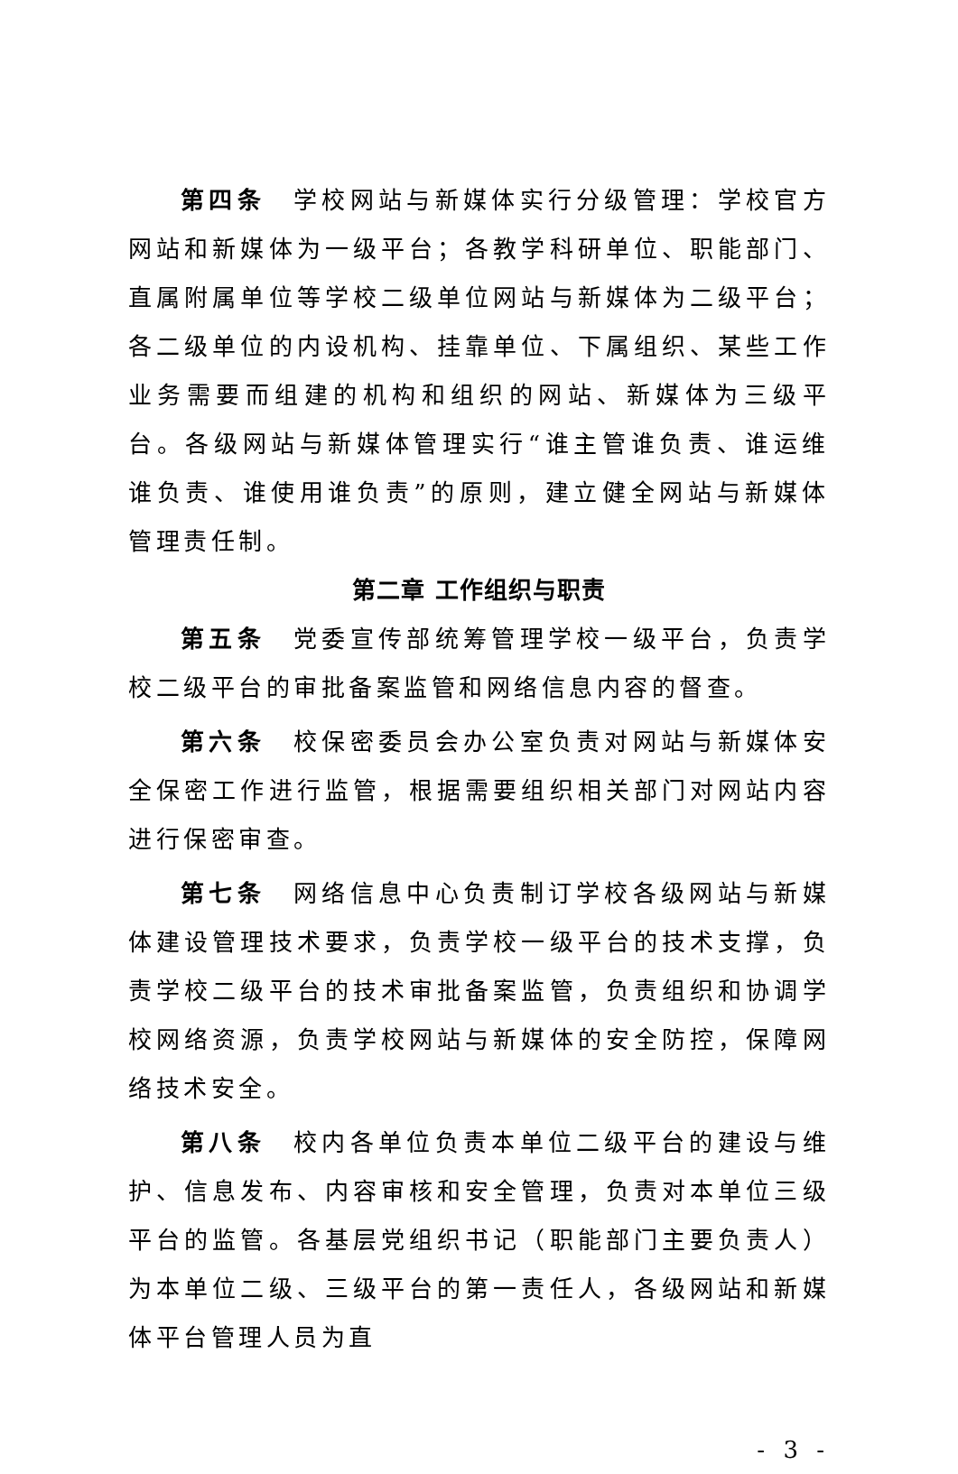第四条　学校网站与新媒体实行分级管理：学校官方网站和新媒体为一级平台；各教学科研单位、职能部门、直属附属单位等学校二级单位网站与新媒体为二级平台；各二级单位的内设机构、挂靠单位、下属组织、某些工作业务需要而组建的机构和组织的网站、新媒体为三级平台。各级网站与新媒体管理实行“谁主管谁负责、谁运维谁负责、谁使用谁负责”的原则，建立健全网站与新媒体管理责任制。
第二章 工作组织与职责
第五条　党委宣传部统筹管理学校一级平台，负责学校二级平台的审批备案监管和网络信息内容的督查。
第六条　校保密委员会办公室负责对网站与新媒体安全保密工作进行监管，根据需要组织相关部门对网站内容进行保密审查。
第七条　网络信息中心负责制订学校各级网站与新媒体建设管理技术要求，负责学校一级平台的技术支撑，负责学校二级平台的技术审批备案监管，负责组织和协调学校网络资源，负责学校网站与新媒体的安全防控，保障网络技术安全。
第八条　校内各单位负责本单位二级平台的建设与维护、信息发布、内容审核和安全管理，负责对本单位三级平台的监管。各基层党组织书记（职能部门主要负责人）为本单位二级、三级平台的第一责任人，各级网站和新媒体平台管理人员为直
- 3 -